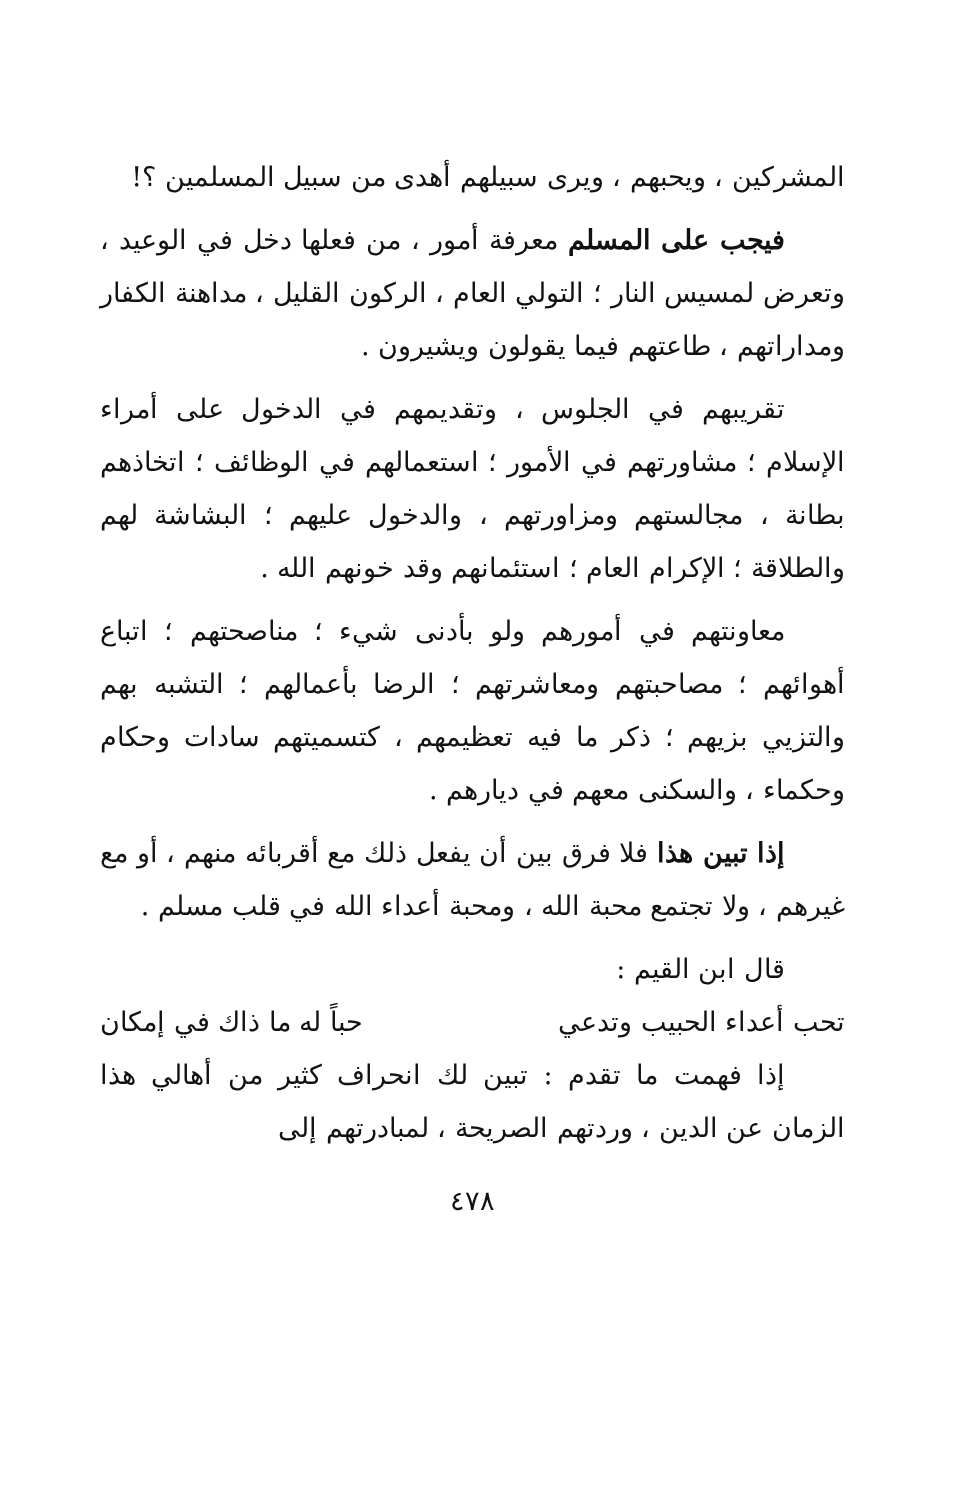المشركين ، ويحبهم ، ويرى سبيلهم أهدى من سبيل المسلمين ؟!
فيجب على المسلم معرفة أمور ، من فعلها دخل في الوعيد ، وتعرض لمسيس النار ؛ التولي العام ، الركون القليل ، مداهنة الكفار ومداراتهم ، طاعتهم فيما يقولون ويشيرون .
تقريبهم في الجلوس ، وتقديمهم في الدخول على أمراء الإسلام ؛ مشاورتهم في الأمور ؛ استعمالهم في الوظائف ؛ اتخاذهم بطانة ، مجالستهم ومزاورتهم ، والدخول عليهم ؛ البشاشة لهم والطلاقة ؛ الإكرام العام ؛ استئمانهم وقد خونهم الله .
معاونتهم في أمورهم ولو بأدنى شيء ؛ مناصحتهم ؛ اتباع أهوائهم ؛ مصاحبتهم ومعاشرتهم ؛ الرضا بأعمالهم ؛ التشبه بهم والتزيي بزيهم ؛ ذكر ما فيه تعظيمهم ، كتسميتهم سادات وحكام وحكماء ، والسكنى معهم في ديارهم .
إذا تبين هذا فلا فرق بين أن يفعل ذلك مع أقربائه منهم ، أو مع غيرهم ، ولا تجتمع محبة الله ، ومحبة أعداء الله في قلب مسلم .
قال ابن القيم :
تحب أعداء الحبيب وتدعي حباً له ما ذاك في إمكان
إذا فهمت ما تقدم : تبين لك انحراف كثير من أهالي هذا الزمان عن الدين ، وردتهم الصريحة ، لمبادرتهم إلى
٤٧٨